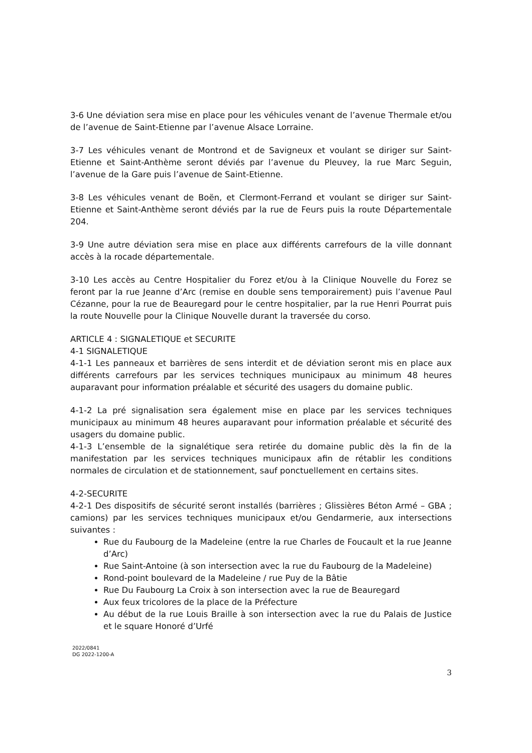3-6 Une déviation sera mise en place pour les véhicules venant de l’avenue Thermale et/ou de l’avenue de Saint-Etienne par l’avenue Alsace Lorraine.
3-7 Les véhicules venant de Montrond et de Savigneux et voulant se diriger sur Saint-Etienne et Saint-Anthème seront déviés par l’avenue du Pleuvey, la rue Marc Seguin, l’avenue de la Gare puis l’avenue de Saint-Etienne.
3-8 Les véhicules venant de Boën, et Clermont-Ferrand et voulant se diriger sur Saint-Etienne et Saint-Anthème seront déviés par la rue de Feurs puis la route Départementale 204.
3-9 Une autre déviation sera mise en place aux différents carrefours de la ville donnant accès à la rocade départementale.
3-10 Les accès au Centre Hospitalier du Forez et/ou à la Clinique Nouvelle du Forez se feront par la rue Jeanne d’Arc (remise en double sens temporairement) puis l’avenue Paul Cézanne, pour la rue de Beauregard pour le centre hospitalier, par la rue Henri Pourrat puis la route Nouvelle pour la Clinique Nouvelle durant la traversée du corso.
ARTICLE 4 : SIGNALETIQUE et SECURITE
4-1 SIGNALETIQUE
4-1-1 Les panneaux et barrières de sens interdit et de déviation seront mis en place aux différents carrefours par les services techniques municipaux au minimum 48 heures auparavant pour information préalable et sécurité des usagers du domaine public.
4-1-2 La pré signalisation sera également mise en place par les services techniques municipaux au minimum 48 heures auparavant pour information préalable et sécurité des usagers du domaine public.
4-1-3 L’ensemble de la signalétique sera retirée du domaine public dès la fin de la manifestation par les services techniques municipaux afin de rétablir les conditions normales de circulation et de stationnement, sauf ponctuellement en certains sites.
4-2-SECURITE
4-2-1 Des dispositifs de sécurité seront installés (barrières ; Glissières Béton Armé – GBA ; camions) par les services techniques municipaux et/ou Gendarmerie, aux intersections suivantes :
Rue du Faubourg de la Madeleine (entre la rue Charles de Foucault et la rue Jeanne d’Arc)
Rue Saint-Antoine (à son intersection avec la rue du Faubourg de la Madeleine)
Rond-point boulevard de la Madeleine / rue Puy de la Bâtie
Rue Du Faubourg La Croix à son intersection avec la rue de Beauregard
Aux feux tricolores de la place de la Préfecture
Au début de la rue Louis Braille à son intersection avec la rue du Palais de Justice et le square Honoré d’Urfé
2022/0841
DG 2022-1200-A
3